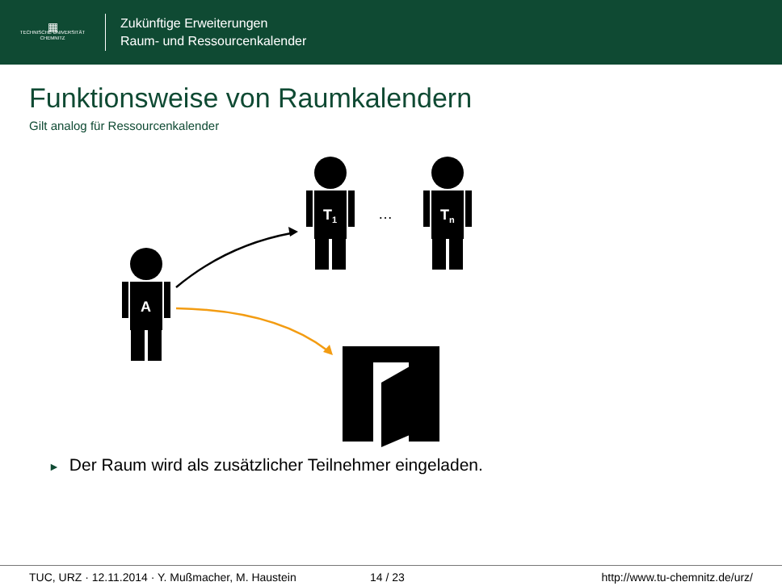▦
TECHNISCHE UNIVERSITÄT
CHEMNITZ
Zukünftige Erweiterungen
Raum- und Ressourcenkalender
Funktionsweise von Raumkalendern
Gilt analog für Ressourcenkalender
T1
Tn
A
…
► Der Raum wird als zusätzlicher Teilnehmer eingeladen.
TUC, URZ · 12.11.2014 · Y. Mußmacher, M. Haustein 14 / 23 http://www.tu-chemnitz.de/urz/